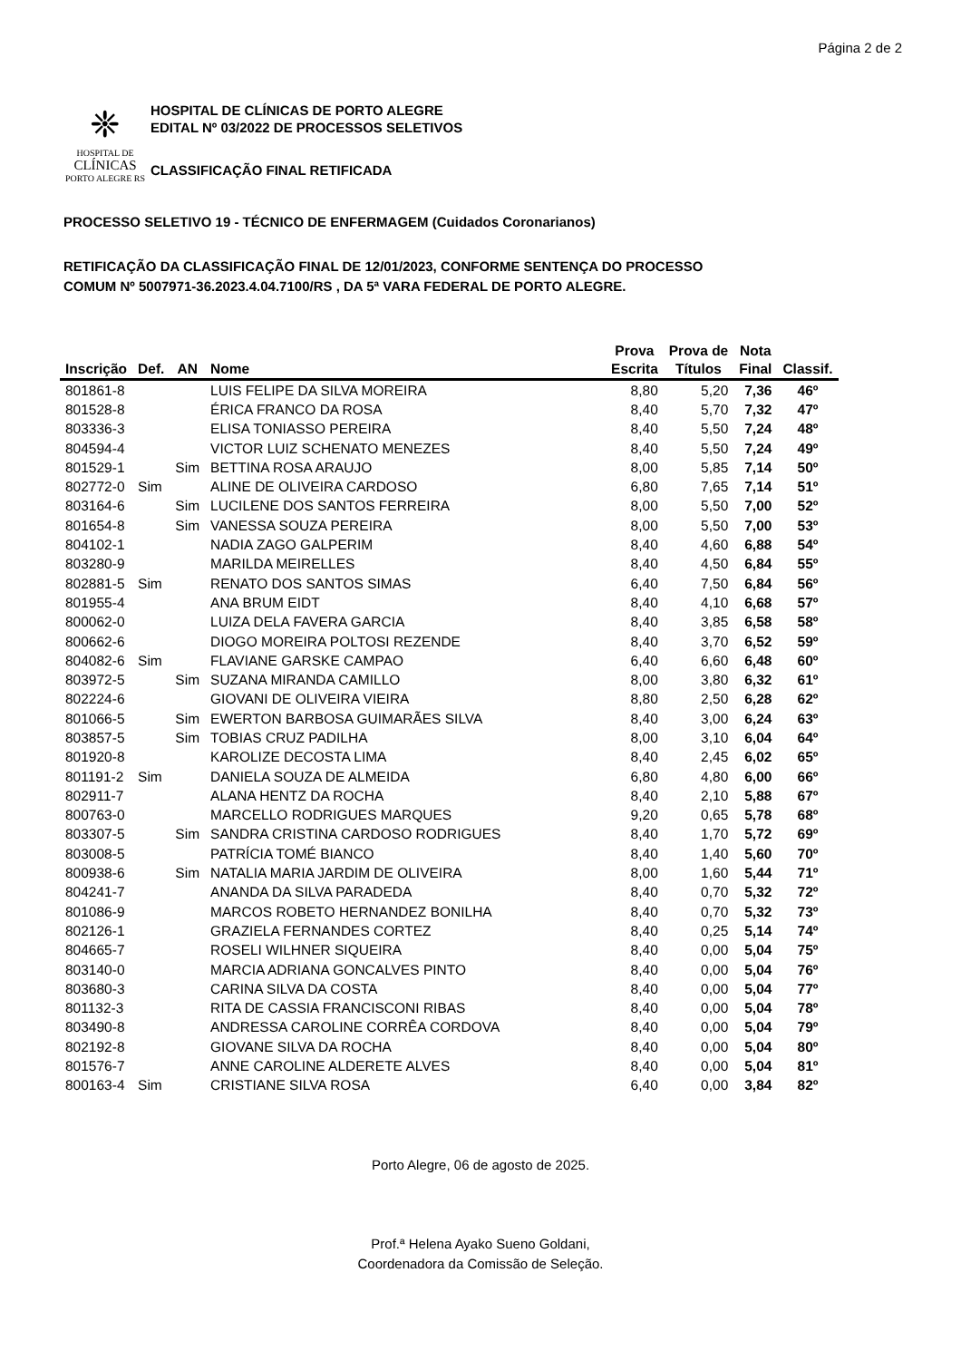Página 2 de 2
❈
HOSPITAL DE
CLÍNICAS
PORTO ALEGRE RS
HOSPITAL DE CLÍNICAS DE PORTO ALEGRE
EDITAL Nº 03/2022 DE PROCESSOS SELETIVOS
CLASSIFICAÇÃO FINAL RETIFICADA
PROCESSO SELETIVO 19 - TÉCNICO DE ENFERMAGEM (Cuidados Coronarianos)
RETIFICAÇÃO DA CLASSIFICAÇÃO FINAL DE 12/01/2023, CONFORME SENTENÇA DO PROCESSO
COMUM Nº 5007971-36.2023.4.04.7100/RS , DA 5ª VARA FEDERAL DE PORTO ALEGRE.
| Inscrição | Def. | AN | Nome | Prova Escrita | Prova de Títulos | Nota Final | Classif. |
| --- | --- | --- | --- | --- | --- | --- | --- |
| 801861-8 | | | LUIS FELIPE DA SILVA MOREIRA | 8,80 | 5,20 | 7,36 | 46º |
| 801528-8 | | | ÉRICA FRANCO DA ROSA | 8,40 | 5,70 | 7,32 | 47º |
| 803336-3 | | | ELISA TONIASSO PEREIRA | 8,40 | 5,50 | 7,24 | 48º |
| 804594-4 | | | VICTOR LUIZ SCHENATO MENEZES | 8,40 | 5,50 | 7,24 | 49º |
| 801529-1 | | Sim | BETTINA ROSA ARAUJO | 8,00 | 5,85 | 7,14 | 50º |
| 802772-0 | Sim | | ALINE DE OLIVEIRA CARDOSO | 6,80 | 7,65 | 7,14 | 51º |
| 803164-6 | | Sim | LUCILENE DOS SANTOS FERREIRA | 8,00 | 5,50 | 7,00 | 52º |
| 801654-8 | | Sim | VANESSA SOUZA PEREIRA | 8,00 | 5,50 | 7,00 | 53º |
| 804102-1 | | | NADIA ZAGO GALPERIM | 8,40 | 4,60 | 6,88 | 54º |
| 803280-9 | | | MARILDA MEIRELLES | 8,40 | 4,50 | 6,84 | 55º |
| 802881-5 | Sim | | RENATO DOS SANTOS SIMAS | 6,40 | 7,50 | 6,84 | 56º |
| 801955-4 | | | ANA BRUM EIDT | 8,40 | 4,10 | 6,68 | 57º |
| 800062-0 | | | LUIZA DELA FAVERA GARCIA | 8,40 | 3,85 | 6,58 | 58º |
| 800662-6 | | | DIOGO MOREIRA POLTOSI REZENDE | 8,40 | 3,70 | 6,52 | 59º |
| 804082-6 | Sim | | FLAVIANE GARSKE CAMPAO | 6,40 | 6,60 | 6,48 | 60º |
| 803972-5 | | Sim | SUZANA MIRANDA CAMILLO | 8,00 | 3,80 | 6,32 | 61º |
| 802224-6 | | | GIOVANI DE OLIVEIRA VIEIRA | 8,80 | 2,50 | 6,28 | 62º |
| 801066-5 | | Sim | EWERTON BARBOSA GUIMARÃES SILVA | 8,40 | 3,00 | 6,24 | 63º |
| 803857-5 | | Sim | TOBIAS CRUZ PADILHA | 8,00 | 3,10 | 6,04 | 64º |
| 801920-8 | | | KAROLIZE DECOSTA LIMA | 8,40 | 2,45 | 6,02 | 65º |
| 801191-2 | Sim | | DANIELA SOUZA DE ALMEIDA | 6,80 | 4,80 | 6,00 | 66º |
| 802911-7 | | | ALANA HENTZ DA ROCHA | 8,40 | 2,10 | 5,88 | 67º |
| 800763-0 | | | MARCELLO RODRIGUES MARQUES | 9,20 | 0,65 | 5,78 | 68º |
| 803307-5 | | Sim | SANDRA CRISTINA CARDOSO RODRIGUES | 8,40 | 1,70 | 5,72 | 69º |
| 803008-5 | | | PATRÍCIA TOMÉ BIANCO | 8,40 | 1,40 | 5,60 | 70º |
| 800938-6 | | Sim | NATALIA MARIA JARDIM DE OLIVEIRA | 8,00 | 1,60 | 5,44 | 71º |
| 804241-7 | | | ANANDA DA SILVA PARADEDA | 8,40 | 0,70 | 5,32 | 72º |
| 801086-9 | | | MARCOS ROBETO HERNANDEZ BONILHA | 8,40 | 0,70 | 5,32 | 73º |
| 802126-1 | | | GRAZIELA FERNANDES CORTEZ | 8,40 | 0,25 | 5,14 | 74º |
| 804665-7 | | | ROSELI WILHNER SIQUEIRA | 8,40 | 0,00 | 5,04 | 75º |
| 803140-0 | | | MARCIA ADRIANA GONCALVES PINTO | 8,40 | 0,00 | 5,04 | 76º |
| 803680-3 | | | CARINA SILVA DA COSTA | 8,40 | 0,00 | 5,04 | 77º |
| 801132-3 | | | RITA DE CASSIA FRANCISCONI RIBAS | 8,40 | 0,00 | 5,04 | 78º |
| 803490-8 | | | ANDRESSA CAROLINE CORRÊA CORDOVA | 8,40 | 0,00 | 5,04 | 79º |
| 802192-8 | | | GIOVANE SILVA DA ROCHA | 8,40 | 0,00 | 5,04 | 80º |
| 801576-7 | | | ANNE CAROLINE ALDERETE ALVES | 8,40 | 0,00 | 5,04 | 81º |
| 800163-4 | Sim | | CRISTIANE SILVA ROSA | 6,40 | 0,00 | 3,84 | 82º |
Porto Alegre, 06 de agosto de 2025.
Prof.ª Helena Ayako Sueno Goldani,
Coordenadora da Comissão de Seleção.